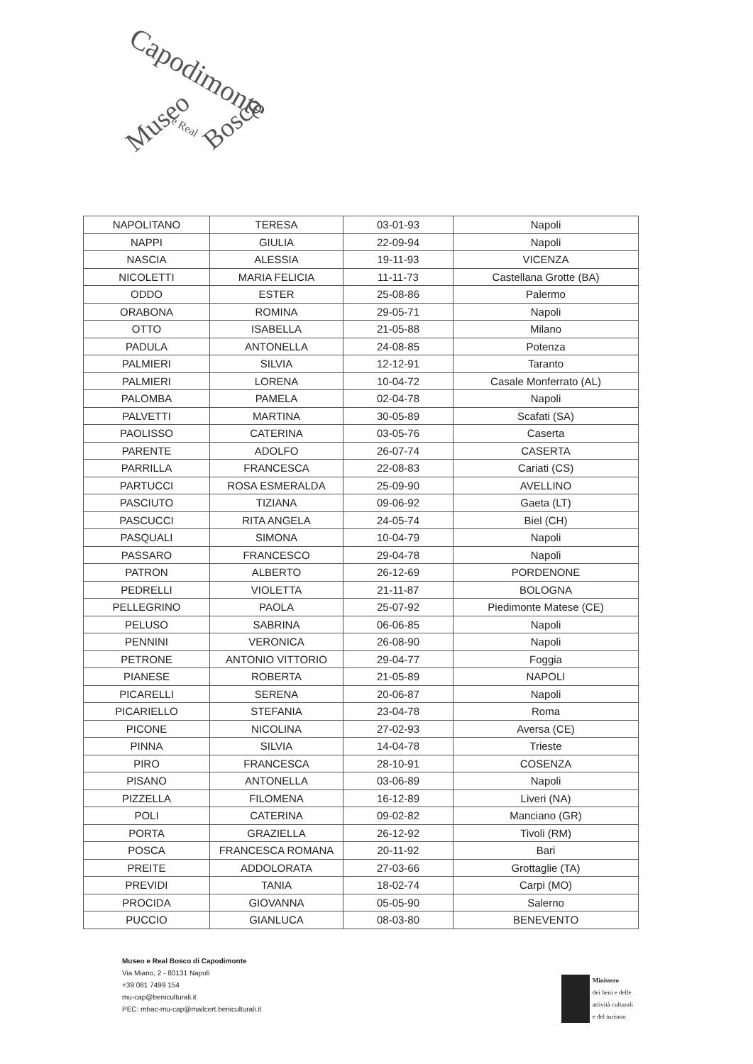Capodimonte
Museo e Real Bosco
| NAPOLITANO | TERESA | 03-01-93 | Napoli |
| NAPPI | GIULIA | 22-09-94 | Napoli |
| NASCIA | ALESSIA | 19-11-93 | VICENZA |
| NICOLETTI | MARIA FELICIA | 11-11-73 | Castellana Grotte (BA) |
| ODDO | ESTER | 25-08-86 | Palermo |
| ORABONA | ROMINA | 29-05-71 | Napoli |
| OTTO | ISABELLA | 21-05-88 | Milano |
| PADULA | ANTONELLA | 24-08-85 | Potenza |
| PALMIERI | SILVIA | 12-12-91 | Taranto |
| PALMIERI | LORENA | 10-04-72 | Casale Monferrato (AL) |
| PALOMBA | PAMELA | 02-04-78 | Napoli |
| PALVETTI | MARTINA | 30-05-89 | Scafati (SA) |
| PAOLISSO | CATERINA | 03-05-76 | Caserta |
| PARENTE | ADOLFO | 26-07-74 | CASERTA |
| PARRILLA | FRANCESCA | 22-08-83 | Cariati (CS) |
| PARTUCCI | ROSA ESMERALDA | 25-09-90 | AVELLINO |
| PASCIUTO | TIZIANA | 09-06-92 | Gaeta (LT) |
| PASCUCCI | RITA ANGELA | 24-05-74 | Biel (CH) |
| PASQUALI | SIMONA | 10-04-79 | Napoli |
| PASSARO | FRANCESCO | 29-04-78 | Napoli |
| PATRON | ALBERTO | 26-12-69 | PORDENONE |
| PEDRELLI | VIOLETTA | 21-11-87 | BOLOGNA |
| PELLEGRINO | PAOLA | 25-07-92 | Piedimonte Matese (CE) |
| PELUSO | SABRINA | 06-06-85 | Napoli |
| PENNINI | VERONICA | 26-08-90 | Napoli |
| PETRONE | ANTONIO VITTORIO | 29-04-77 | Foggia |
| PIANESE | ROBERTA | 21-05-89 | NAPOLI |
| PICARELLI | SERENA | 20-06-87 | Napoli |
| PICARIELLO | STEFANIA | 23-04-78 | Roma |
| PICONE | NICOLINA | 27-02-93 | Aversa (CE) |
| PINNA | SILVIA | 14-04-78 | Trieste |
| PIRO | FRANCESCA | 28-10-91 | COSENZA |
| PISANO | ANTONELLA | 03-06-89 | Napoli |
| PIZZELLA | FILOMENA | 16-12-89 | Liveri (NA) |
| POLI | CATERINA | 09-02-82 | Manciano (GR) |
| PORTA | GRAZIELLA | 26-12-92 | Tivoli (RM) |
| POSCA | FRANCESCA ROMANA | 20-11-92 | Bari |
| PREITE | ADDOLORATA | 27-03-66 | Grottaglie (TA) |
| PREVIDI | TANIA | 18-02-74 | Carpi (MO) |
| PROCIDA | GIOVANNA | 05-05-90 | Salerno |
| PUCCIO | GIANLUCA | 08-03-80 | BENEVENTO |
Museo e Real Bosco di Capodimonte
Via Miano, 2 - 80131 Napoli
+39 081 7499 154
mu-cap@beniculturali.it
PEC: mbac-mu-cap@mailcert.beniculturali.it
Ministero
dei beni e delle
attività culturali
e del turismo